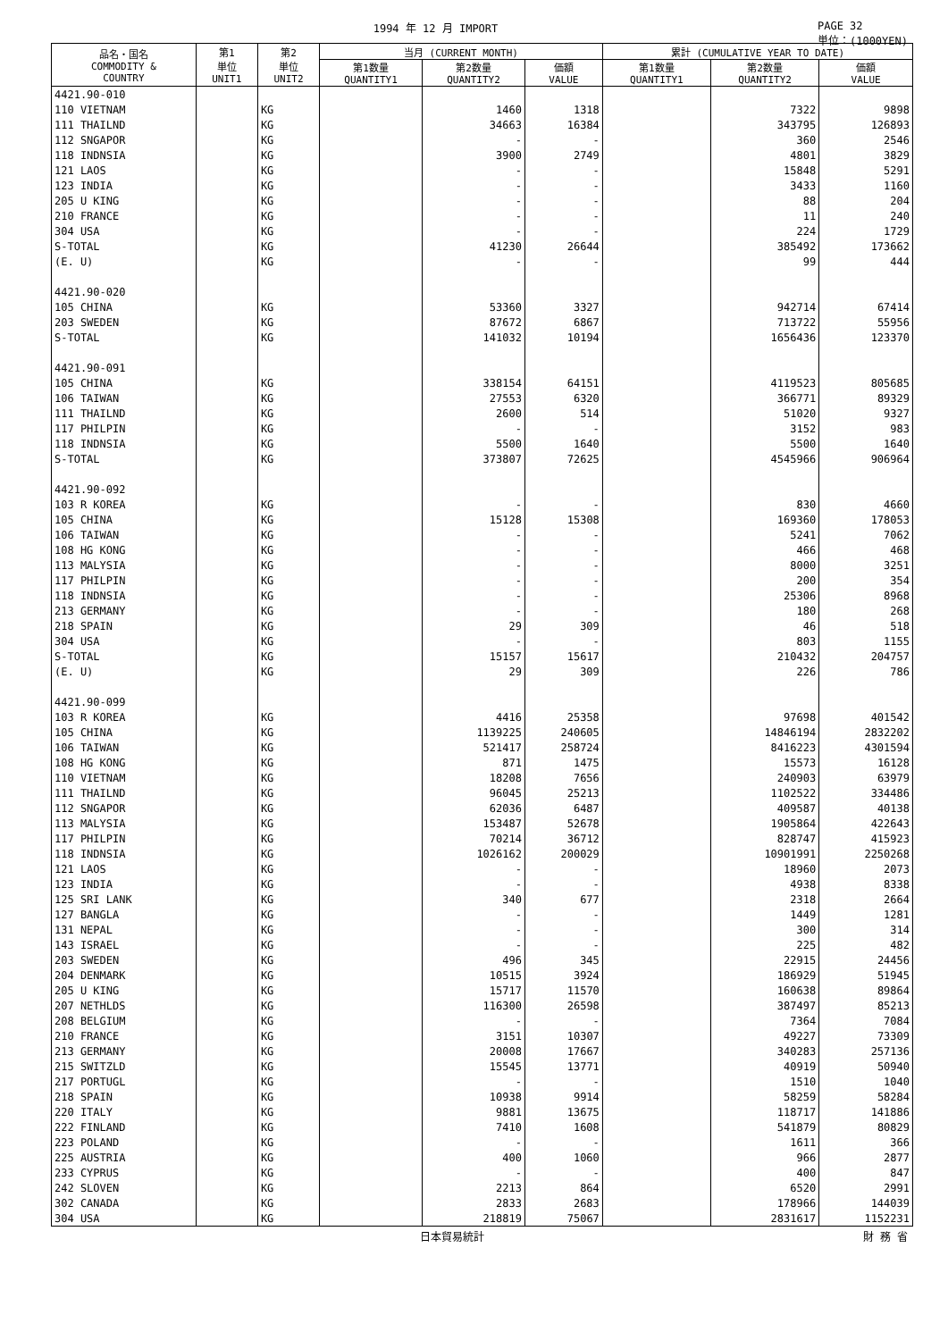1994 年 12 月 IMPORT PAGE 32
単位：(1000YEN)
| 品名・国名 COMMODITY & COUNTRY | 第1 単位 UNIT1 | 第2 単位 UNIT2 | 当月 (CURRENT MONTH) | | | 累計 (CUMULATIVE YEAR TO DATE) | | |
| --- | --- | --- | --- | --- | --- | --- | --- | --- |
| | | | 第1数量 QUANTITY1 | 第2数量 QUANTITY2 | 価額 VALUE | 第1数量 QUANTITY1 | 第2数量 QUANTITY2 | 価額 VALUE |
| 4421.90-010 | | | | | | | | |
| 110 VIETNAM | | KG | | 1460 | 1318 | | 7322 | 9898 |
| 111 THAILND | | KG | | 34663 | 16384 | | 343795 | 126893 |
| 112 SNGAPOR | | KG | | - | - | | 360 | 2546 |
| 118 INDNSIA | | KG | | 3900 | 2749 | | 4801 | 3829 |
| 121 LAOS | | KG | | - | - | | 15848 | 5291 |
| 123 INDIA | | KG | | - | - | | 3433 | 1160 |
| 205 U KING | | KG | | - | - | | 88 | 204 |
| 210 FRANCE | | KG | | - | - | | 11 | 240 |
| 304 USA | | KG | | - | - | | 224 | 1729 |
| S-TOTAL | | KG | | 41230 | 26644 | | 385492 | 173662 |
| (E. U) | | KG | | - | - | | 99 | 444 |
| 4421.90-020 | | | | | | | | |
| 105 CHINA | | KG | | 53360 | 3327 | | 942714 | 67414 |
| 203 SWEDEN | | KG | | 87672 | 6867 | | 713722 | 55956 |
| S-TOTAL | | KG | | 141032 | 10194 | | 1656436 | 123370 |
| 4421.90-091 | | | | | | | | |
| 105 CHINA | | KG | | 338154 | 64151 | | 4119523 | 805685 |
| 106 TAIWAN | | KG | | 27553 | 6320 | | 366771 | 89329 |
| 111 THAILND | | KG | | 2600 | 514 | | 51020 | 9327 |
| 117 PHILPIN | | KG | | - | - | | 3152 | 983 |
| 118 INDNSIA | | KG | | 5500 | 1640 | | 5500 | 1640 |
| S-TOTAL | | KG | | 373807 | 72625 | | 4545966 | 906964 |
| 4421.90-092 | | | | | | | | |
| 103 R KOREA | | KG | | - | - | | 830 | 4660 |
| 105 CHINA | | KG | | 15128 | 15308 | | 169360 | 178053 |
| 106 TAIWAN | | KG | | - | - | | 5241 | 7062 |
| 108 HG KONG | | KG | | - | - | | 466 | 468 |
| 113 MALYSIA | | KG | | - | - | | 8000 | 3251 |
| 117 PHILPIN | | KG | | - | - | | 200 | 354 |
| 118 INDNSIA | | KG | | - | - | | 25306 | 8968 |
| 213 GERMANY | | KG | | - | - | | 180 | 268 |
| 218 SPAIN | | KG | | 29 | 309 | | 46 | 518 |
| 304 USA | | KG | | - | - | | 803 | 1155 |
| S-TOTAL | | KG | | 15157 | 15617 | | 210432 | 204757 |
| (E. U) | | KG | | 29 | 309 | | 226 | 786 |
| 4421.90-099 | | | | | | | | |
| 103 R KOREA | | KG | | 4416 | 25358 | | 97698 | 401542 |
| 105 CHINA | | KG | | 1139225 | 240605 | | 14846194 | 2832202 |
| 106 TAIWAN | | KG | | 521417 | 258724 | | 8416223 | 4301594 |
| 108 HG KONG | | KG | | 871 | 1475 | | 15573 | 16128 |
| 110 VIETNAM | | KG | | 18208 | 7656 | | 240903 | 63979 |
| 111 THAILND | | KG | | 96045 | 25213 | | 1102522 | 334486 |
| 112 SNGAPOR | | KG | | 62036 | 6487 | | 409587 | 40138 |
| 113 MALYSIA | | KG | | 153487 | 52678 | | 1905864 | 422643 |
| 117 PHILPIN | | KG | | 70214 | 36712 | | 828747 | 415923 |
| 118 INDNSIA | | KG | | 1026162 | 200029 | | 10901991 | 2250268 |
| 121 LAOS | | KG | | - | - | | 18960 | 2073 |
| 123 INDIA | | KG | | - | - | | 4938 | 8338 |
| 125 SRI LANK | | KG | | 340 | 677 | | 2318 | 2664 |
| 127 BANGLA | | KG | | - | - | | 1449 | 1281 |
| 131 NEPAL | | KG | | - | - | | 300 | 314 |
| 143 ISRAEL | | KG | | - | - | | 225 | 482 |
| 203 SWEDEN | | KG | | 496 | 345 | | 22915 | 24456 |
| 204 DENMARK | | KG | | 10515 | 3924 | | 186929 | 51945 |
| 205 U KING | | KG | | 15717 | 11570 | | 160638 | 89864 |
| 207 NETHLDS | | KG | | 116300 | 26598 | | 387497 | 85213 |
| 208 BELGIUM | | KG | | - | - | | 7364 | 7084 |
| 210 FRANCE | | KG | | 3151 | 10307 | | 49227 | 73309 |
| 213 GERMANY | | KG | | 20008 | 17667 | | 340283 | 257136 |
| 215 SWITZLD | | KG | | 15545 | 13771 | | 40919 | 50940 |
| 217 PORTUGL | | KG | | - | - | | 1510 | 1040 |
| 218 SPAIN | | KG | | 10938 | 9914 | | 58259 | 58284 |
| 220 ITALY | | KG | | 9881 | 13675 | | 118717 | 141886 |
| 222 FINLAND | | KG | | 7410 | 1608 | | 541879 | 80829 |
| 223 POLAND | | KG | | - | - | | 1611 | 366 |
| 225 AUSTRIA | | KG | | 400 | 1060 | | 966 | 2877 |
| 233 CYPRUS | | KG | | - | - | | 400 | 847 |
| 242 SLOVEN | | KG | | 2213 | 864 | | 6520 | 2991 |
| 302 CANADA | | KG | | 2833 | 2683 | | 178966 | 144039 |
| 304 USA | | KG | | 218819 | 75067 | | 2831617 | 1152231 |
日本貿易統計 財 務 省